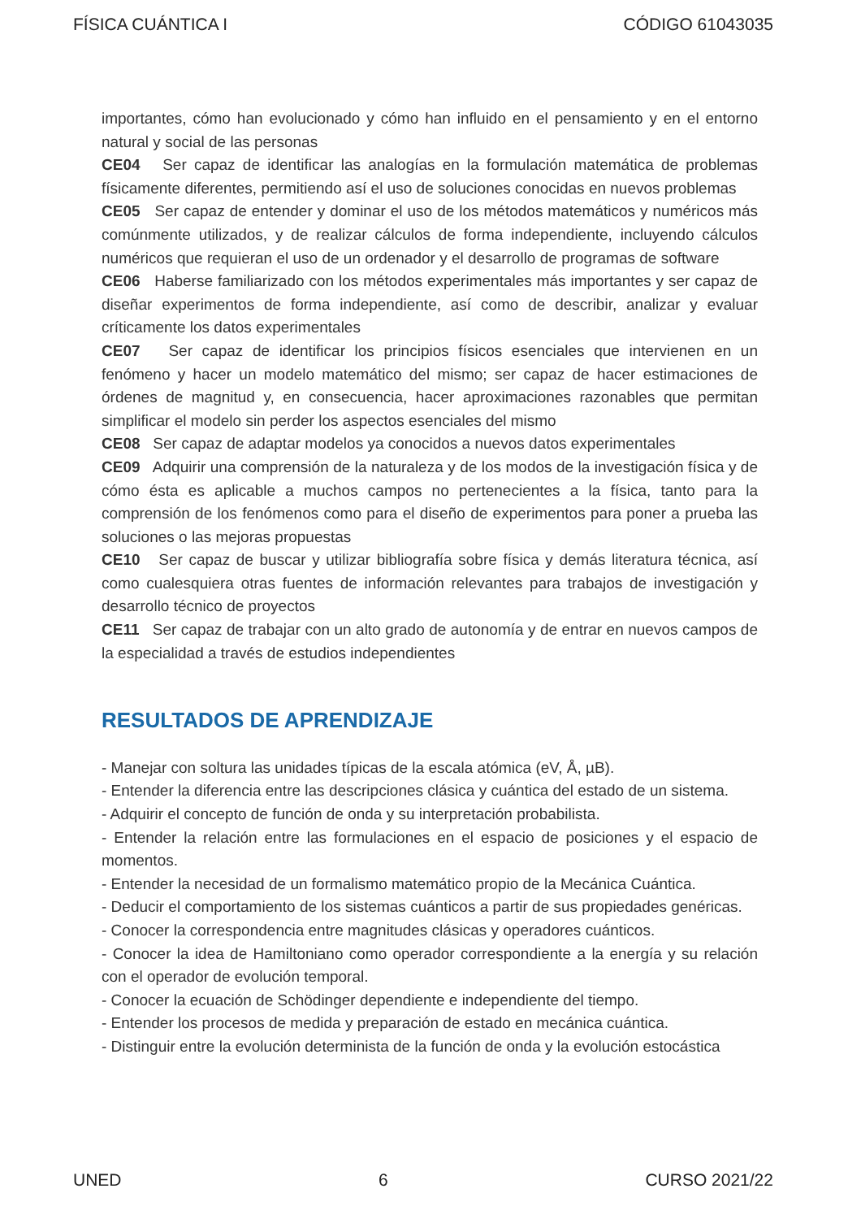FÍSICA CUÁNTICA I CÓDIGO 61043035
importantes, cómo han evolucionado y cómo han influido en el pensamiento y en el entorno natural y social de las personas
CE04 Ser capaz de identificar las analogías en la formulación matemática de problemas físicamente diferentes, permitiendo así el uso de soluciones conocidas en nuevos problemas
CE05 Ser capaz de entender y dominar el uso de los métodos matemáticos y numéricos más comúnmente utilizados, y de realizar cálculos de forma independiente, incluyendo cálculos numéricos que requieran el uso de un ordenador y el desarrollo de programas de software
CE06 Haberse familiarizado con los métodos experimentales más importantes y ser capaz de diseñar experimentos de forma independiente, así como de describir, analizar y evaluar críticamente los datos experimentales
CE07 Ser capaz de identificar los principios físicos esenciales que intervienen en un fenómeno y hacer un modelo matemático del mismo; ser capaz de hacer estimaciones de órdenes de magnitud y, en consecuencia, hacer aproximaciones razonables que permitan simplificar el modelo sin perder los aspectos esenciales del mismo
CE08 Ser capaz de adaptar modelos ya conocidos a nuevos datos experimentales
CE09 Adquirir una comprensión de la naturaleza y de los modos de la investigación física y de cómo ésta es aplicable a muchos campos no pertenecientes a la física, tanto para la comprensión de los fenómenos como para el diseño de experimentos para poner a prueba las soluciones o las mejoras propuestas
CE10 Ser capaz de buscar y utilizar bibliografía sobre física y demás literatura técnica, así como cualesquiera otras fuentes de información relevantes para trabajos de investigación y desarrollo técnico de proyectos
CE11 Ser capaz de trabajar con un alto grado de autonomía y de entrar en nuevos campos de la especialidad a través de estudios independientes
RESULTADOS DE APRENDIZAJE
- Manejar con soltura las unidades típicas de la escala atómica (eV, Å, µB).
- Entender la diferencia entre las descripciones clásica y cuántica del estado de un sistema.
- Adquirir el concepto de función de onda y su interpretación probabilista.
- Entender la relación entre las formulaciones en el espacio de posiciones y el espacio de momentos.
- Entender la necesidad de un formalismo matemático propio de la Mecánica Cuántica.
- Deducir el comportamiento de los sistemas cuánticos a partir de sus propiedades genéricas.
- Conocer la correspondencia entre magnitudes clásicas y operadores cuánticos.
- Conocer la idea de Hamiltoniano como operador correspondiente a la energía y su relación con el operador de evolución temporal.
- Conocer la ecuación de Schödinger dependiente e independiente del tiempo.
- Entender los procesos de medida y preparación de estado en mecánica cuántica.
- Distinguir entre la evolución determinista de la función de onda y la evolución estocástica
UNED 6 CURSO 2021/22